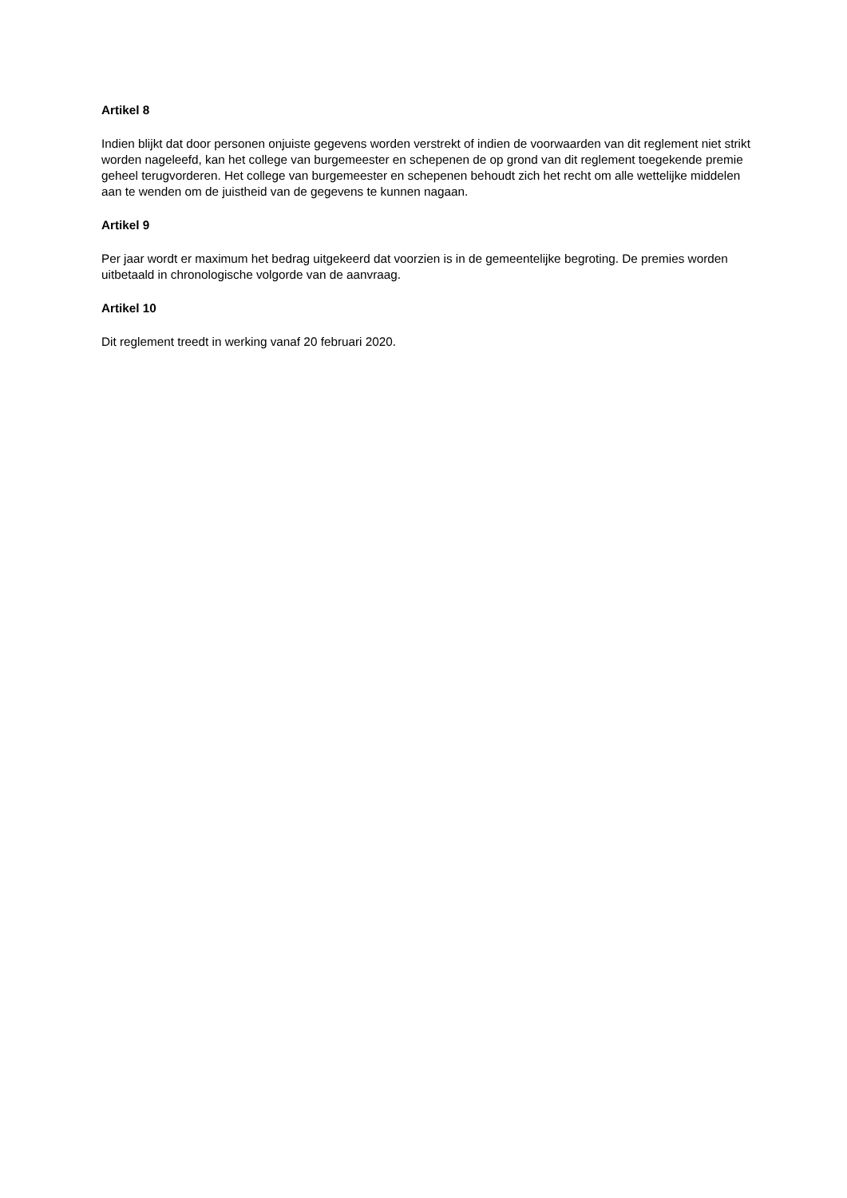Artikel 8
Indien blijkt dat door personen onjuiste gegevens worden verstrekt of indien de voorwaarden van dit reglement niet strikt worden nageleefd, kan het college van burgemeester en schepenen de op grond van dit reglement toegekende premie geheel terugvorderen. Het college van burgemeester en schepenen behoudt zich het recht om alle wettelijke middelen aan te wenden om de juistheid van de gegevens te kunnen nagaan.
Artikel 9
Per jaar wordt er maximum het bedrag uitgekeerd dat voorzien is in de gemeentelijke begroting. De premies worden uitbetaald in chronologische volgorde van de aanvraag.
Artikel 10
Dit reglement treedt in werking vanaf 20 februari 2020.